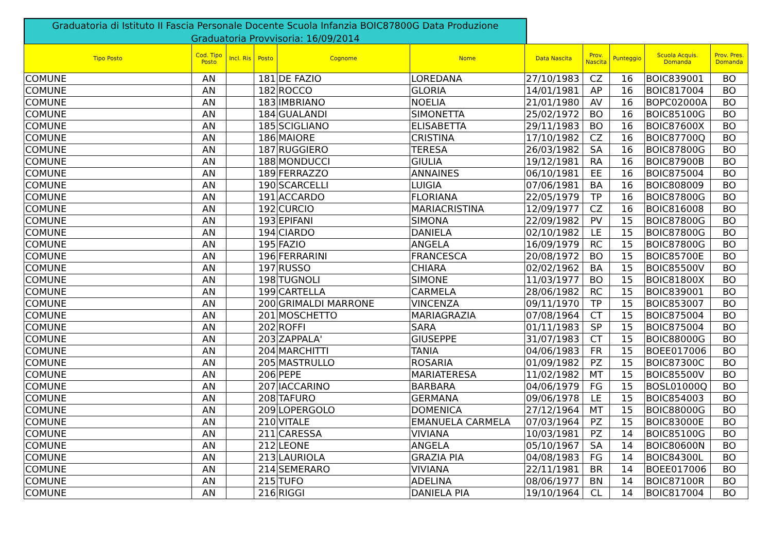Graduatoria di Istituto II Fascia Personale Docente Scuola Infanzia BOIC87800G Data Produzione Graduatoria Provvisoria: 16/09/2014
| Tipo Posto | Cod. Tipo Posto | Incl. Ris | Posto | Cognome | Nome | Data Nascita | Prov. Nascita | Punteggio | Scuola Acquis. Domanda | Prov. Pres. Domanda |
| --- | --- | --- | --- | --- | --- | --- | --- | --- | --- | --- |
| COMUNE | AN | | 181 | DE FAZIO | LOREDANA | 27/10/1983 | CZ | 16 | BOIC839001 | BO |
| COMUNE | AN | | 182 | ROCCO | GLORIA | 14/01/1981 | AP | 16 | BOIC817004 | BO |
| COMUNE | AN | | 183 | IMBRIANO | NOELIA | 21/01/1980 | AV | 16 | BOPC02000A | BO |
| COMUNE | AN | | 184 | GUALANDI | SIMONETTA | 25/02/1972 | BO | 16 | BOIC85100G | BO |
| COMUNE | AN | | 185 | SCIGLIANO | ELISABETTA | 29/11/1983 | BO | 16 | BOIC87600X | BO |
| COMUNE | AN | | 186 | MAIORE | CRISTINA | 17/10/1982 | CZ | 16 | BOIC87700Q | BO |
| COMUNE | AN | | 187 | RUGGIERO | TERESA | 26/03/1982 | SA | 16 | BOIC87800G | BO |
| COMUNE | AN | | 188 | MONDUCCI | GIULIA | 19/12/1981 | RA | 16 | BOIC87900B | BO |
| COMUNE | AN | | 189 | FERRAZZO | ANNAINES | 06/10/1981 | EE | 16 | BOIC875004 | BO |
| COMUNE | AN | | 190 | SCARCELLI | LUIGIA | 07/06/1981 | BA | 16 | BOIC808009 | BO |
| COMUNE | AN | | 191 | ACCARDO | FLORIANA | 22/05/1979 | TP | 16 | BOIC87800G | BO |
| COMUNE | AN | | 192 | CURCIO | MARIACRISTINA | 12/09/1977 | CZ | 16 | BOIC816008 | BO |
| COMUNE | AN | | 193 | EPIFANI | SIMONA | 22/09/1982 | PV | 15 | BOIC87800G | BO |
| COMUNE | AN | | 194 | CIARDO | DANIELA | 02/10/1982 | LE | 15 | BOIC87800G | BO |
| COMUNE | AN | | 195 | FAZIO | ANGELA | 16/09/1979 | RC | 15 | BOIC87800G | BO |
| COMUNE | AN | | 196 | FERRARINI | FRANCESCA | 20/08/1972 | BO | 15 | BOIC85700E | BO |
| COMUNE | AN | | 197 | RUSSO | CHIARA | 02/02/1962 | BA | 15 | BOIC85500V | BO |
| COMUNE | AN | | 198 | TUGNOLI | SIMONE | 11/03/1977 | BO | 15 | BOIC81800X | BO |
| COMUNE | AN | | 199 | CARTELLA | CARMELA | 28/06/1982 | RC | 15 | BOIC839001 | BO |
| COMUNE | AN | | 200 | GRIMALDI MARRONE | VINCENZA | 09/11/1970 | TP | 15 | BOIC853007 | BO |
| COMUNE | AN | | 201 | MOSCHETTO | MARIAGRAZIA | 07/08/1964 | CT | 15 | BOIC875004 | BO |
| COMUNE | AN | | 202 | ROFFI | SARA | 01/11/1983 | SP | 15 | BOIC875004 | BO |
| COMUNE | AN | | 203 | ZAPPALA' | GIUSEPPE | 31/07/1983 | CT | 15 | BOIC88000G | BO |
| COMUNE | AN | | 204 | MARCHITTI | TANIA | 04/06/1983 | FR | 15 | BOEE017006 | BO |
| COMUNE | AN | | 205 | MASTRULLO | ROSARIA | 01/09/1982 | PZ | 15 | BOIC87300C | BO |
| COMUNE | AN | | 206 | PEPE | MARIATERESA | 11/02/1982 | MT | 15 | BOIC85500V | BO |
| COMUNE | AN | | 207 | IACCARINO | BARBARA | 04/06/1979 | FG | 15 | BOSL01000Q | BO |
| COMUNE | AN | | 208 | TAFURO | GERMANA | 09/06/1978 | LE | 15 | BOIC854003 | BO |
| COMUNE | AN | | 209 | LOPERGOLO | DOMENICA | 27/12/1964 | MT | 15 | BOIC88000G | BO |
| COMUNE | AN | | 210 | VITALE | EMANUELA CARMELA | 07/03/1964 | PZ | 15 | BOIC83000E | BO |
| COMUNE | AN | | 211 | CARESSA | VIVIANA | 10/03/1981 | PZ | 14 | BOIC85100G | BO |
| COMUNE | AN | | 212 | LEONE | ANGELA | 05/10/1967 | SA | 14 | BOIC80600N | BO |
| COMUNE | AN | | 213 | LAURIOLA | GRAZIA PIA | 04/08/1983 | FG | 14 | BOIC84300L | BO |
| COMUNE | AN | | 214 | SEMERARO | VIVIANA | 22/11/1981 | BR | 14 | BOEE017006 | BO |
| COMUNE | AN | | 215 | TUFO | ADELINA | 08/06/1977 | BN | 14 | BOIC87100R | BO |
| COMUNE | AN | | 216 | RIGGI | DANIELA PIA | 19/10/1964 | CL | 14 | BOIC817004 | BO |